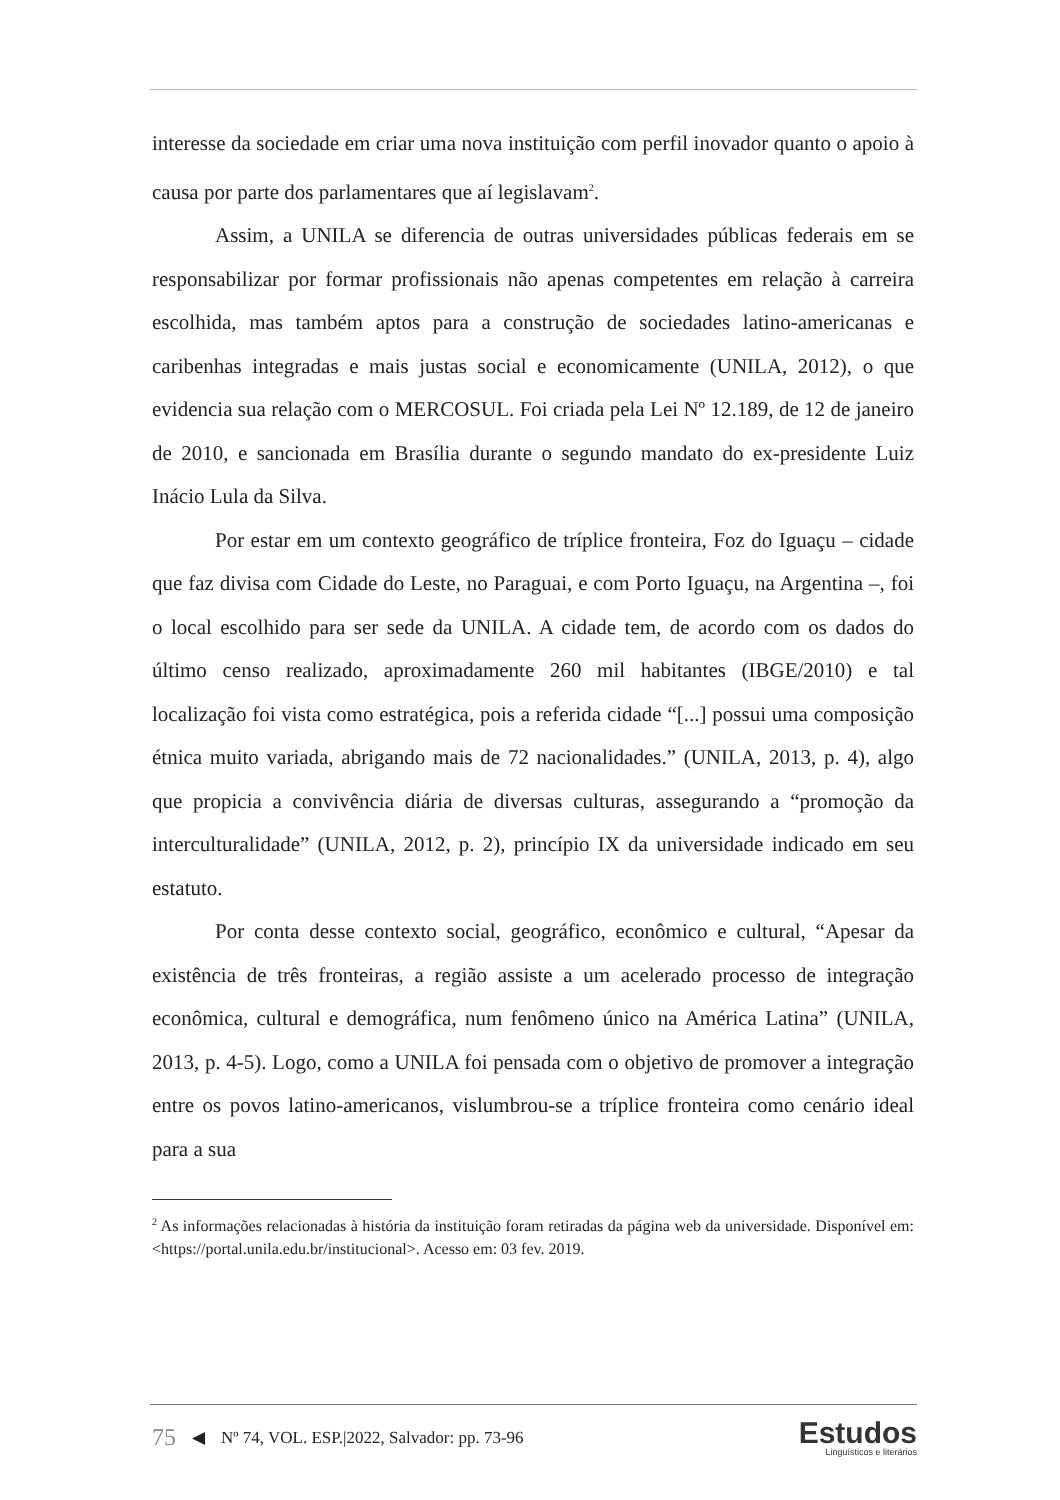interesse da sociedade em criar uma nova instituição com perfil inovador quanto o apoio à causa por parte dos parlamentares que aí legislavam<sup>2</sup>.
Assim, a UNILA se diferencia de outras universidades públicas federais em se responsabilizar por formar profissionais não apenas competentes em relação à carreira escolhida, mas também aptos para a construção de sociedades latino-americanas e caribenhas integradas e mais justas social e economicamente (UNILA, 2012), o que evidencia sua relação com o MERCOSUL. Foi criada pela Lei Nº 12.189, de 12 de janeiro de 2010, e sancionada em Brasília durante o segundo mandato do ex-presidente Luiz Inácio Lula da Silva.
Por estar em um contexto geográfico de tríplice fronteira, Foz do Iguaçu – cidade que faz divisa com Cidade do Leste, no Paraguai, e com Porto Iguaçu, na Argentina –, foi o local escolhido para ser sede da UNILA. A cidade tem, de acordo com os dados do último censo realizado, aproximadamente 260 mil habitantes (IBGE/2010) e tal localização foi vista como estratégica, pois a referida cidade “[...] possui uma composição étnica muito variada, abrigando mais de 72 nacionalidades.” (UNILA, 2013, p. 4), algo que propicia a convivência diária de diversas culturas, assegurando a “promoção da interculturalidade” (UNILA, 2012, p. 2), princípio IX da universidade indicado em seu estatuto.
Por conta desse contexto social, geográfico, econômico e cultural, “Apesar da existência de três fronteiras, a região assiste a um acelerado processo de integração econômica, cultural e demográfica, num fenômeno único na América Latina” (UNILA, 2013, p. 4-5). Logo, como a UNILA foi pensada com o objetivo de promover a integração entre os povos latino-americanos, vislumbrou-se a tríplice fronteira como cenário ideal para a sua
<sup>2</sup> As informações relacionadas à história da instituição foram retiradas da página web da universidade. Disponível em: <https://portal.unila.edu.br/institucional>. Acesso em: 03 fev. 2019.
75 ◀ Nº 74, VOL. ESP.|2022, Salvador: pp. 73-96
Estudos
Linguísticos e literários